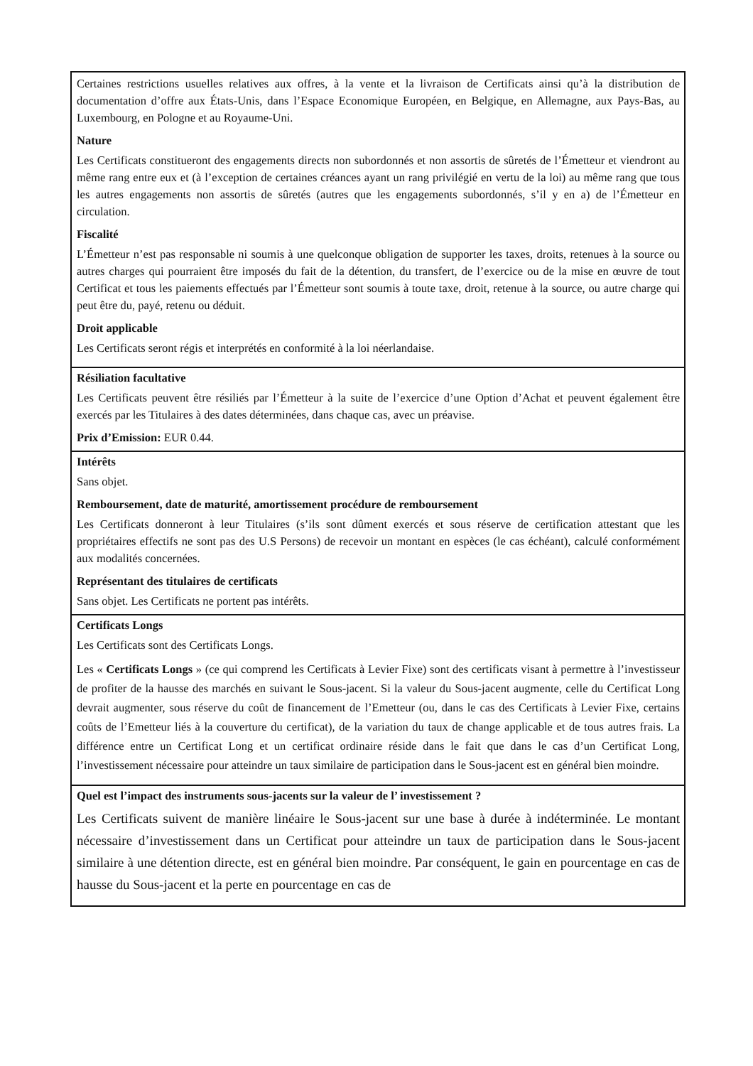| Certaines restrictions usuelles relatives aux offres, à la vente et la livraison de Certificats ainsi qu’à la distribution de documentation d’offre aux États-Unis, dans l’Espace Economique Européen, en Belgique, en Allemagne, aux Pays-Bas, au Luxembourg, en Pologne et au Royaume-Uni. Nature Les Certificats constitueront des engagements directs non subordonnés et non assortis de sûretés de l’Émetteur et viendront au même rang entre eux et (à l’exception de certaines créances ayant un rang privilégié en vertu de la loi) au même rang que tous les autres engagements non assortis de sûretés (autres que les engagements subordonnés, s’il y en a) de l’Émetteur en circulation. Fiscalité L’Émetteur n’est pas responsable ni soumis à une quelconque obligation de supporter les taxes, droits, retenues à la source ou autres charges qui pourraient être imposés du fait de la détention, du transfert, de l’exercice ou de la mise en œuvre de tout Certificat et tous les paiements effectués par l’Émetteur sont soumis à toute taxe, droit, retenue à la source, ou autre charge qui peut être du, payé, retenu ou déduit. Droit applicable Les Certificats seront régis et interprétés en conformité à la loi néerlandaise. |
| Résiliation facultative Les Certificats peuvent être résiliés par l’Émetteur à la suite de l’exercice d’une Option d’Achat et peuvent également être exercés par les Titulaires à des dates déterminées, dans chaque cas, avec un préavise. Prix d’Emission: EUR 0.44. |
| Intérêts Sans objet. Remboursement, date de maturité, amortissement procédure de remboursement Les Certificats donneront à leur Titulaires (s’ils sont dûment exercés et sous réserve de certification attestant que les propriétaires effectifs ne sont pas des U.S Persons) de recevoir un montant en espèces (le cas échéant), calculé conformément aux modalités concernées. Représentant des titulaires de certificats Sans objet. Les Certificats ne portent pas intérêts. |
| Certificats Longs Les Certificats sont des Certificats Longs. Les « Certificats Longs » (ce qui comprend les Certificats à Levier Fixe) sont des certificats visant à permettre à l’investisseur de profiter de la hausse des marchés en suivant le Sous-jacent. Si la valeur du Sous-jacent augmente, celle du Certificat Long devrait augmenter, sous réserve du coût de financement de l’Emetteur (ou, dans le cas des Certificats à Levier Fixe, certains coûts de l’Emetteur liés à la couverture du certificat), de la variation du taux de change applicable et de tous autres frais. La différence entre un Certificat Long et un certificat ordinaire réside dans le fait que dans le cas d’un Certificat Long, l’investissement nécessaire pour atteindre un taux similaire de participation dans le Sous-jacent est en général bien moindre. |
| Quel est l’impact des instruments sous-jacents sur la valeur de l’ investissement ? Les Certificats suivent de manière linéaire le Sous-jacent sur une base à durée à indéterminée. Le montant nécessaire d’investissement dans un Certificat pour atteindre un taux de participation dans le Sous-jacent similaire à une détention directe, est en général bien moindre. Par conséquent, le gain en pourcentage en cas de hausse du Sous-jacent et la perte en pourcentage en cas de |